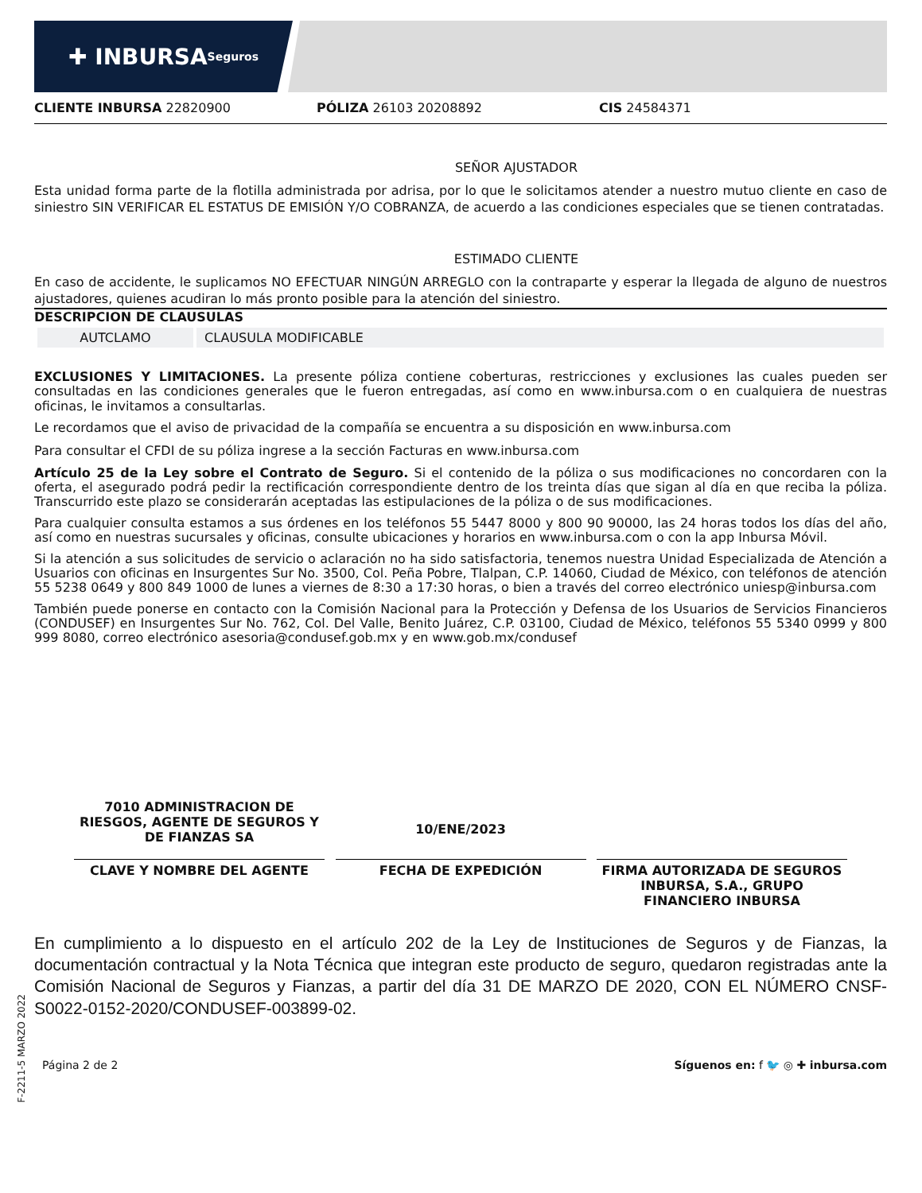F-2211-5 MARZO 2022
✚ INBURSA Seguros
CLIENTE INBURSA 22820900 PÓLIZA 26103 20208892 CIS 24584371
SEÑOR AJUSTADOR
Esta unidad forma parte de la flotilla administrada por adrisa, por lo que le solicitamos atender a nuestro mutuo cliente en caso de siniestro SIN VERIFICAR EL ESTATUS DE EMISIÓN Y/O COBRANZA, de acuerdo a las condiciones especiales que se tienen contratadas.
ESTIMADO CLIENTE
En caso de accidente, le suplicamos NO EFECTUAR NINGÚN ARREGLO con la contraparte y esperar la llegada de alguno de nuestros ajustadores, quienes acudiran lo más pronto posible para la atención del siniestro.
DESCRIPCION DE CLAUSULAS
| AUTCLAMO | CLAUSULA MODIFICABLE |
EXCLUSIONES Y LIMITACIONES. La presente póliza contiene coberturas, restricciones y exclusiones las cuales pueden ser consultadas en las condiciones generales que le fueron entregadas, así como en www.inbursa.com o en cualquiera de nuestras oficinas, le invitamos a consultarlas.
Le recordamos que el aviso de privacidad de la compañía se encuentra a su disposición en www.inbursa.com
Para consultar el CFDI de su póliza ingrese a la sección Facturas en www.inbursa.com
Artículo 25 de la Ley sobre el Contrato de Seguro. Si el contenido de la póliza o sus modificaciones no concordaren con la oferta, el asegurado podrá pedir la rectificación correspondiente dentro de los treinta días que sigan al día en que reciba la póliza. Transcurrido este plazo se considerarán aceptadas las estipulaciones de la póliza o de sus modificaciones.
Para cualquier consulta estamos a sus órdenes en los teléfonos 55 5447 8000 y 800 90 90000, las 24 horas todos los días del año, así como en nuestras sucursales y oficinas, consulte ubicaciones y horarios en www.inbursa.com o con la app Inbursa Móvil.
Si la atención a sus solicitudes de servicio o aclaración no ha sido satisfactoria, tenemos nuestra Unidad Especializada de Atención a Usuarios con oficinas en Insurgentes Sur No. 3500, Col. Peña Pobre, Tlalpan, C.P. 14060, Ciudad de México, con teléfonos de atención 55 5238 0649 y 800 849 1000 de lunes a viernes de 8:30 a 17:30 horas, o bien a través del correo electrónico uniesp@inbursa.com
También puede ponerse en contacto con la Comisión Nacional para la Protección y Defensa de los Usuarios de Servicios Financieros (CONDUSEF) en Insurgentes Sur No. 762, Col. Del Valle, Benito Juárez, C.P. 03100, Ciudad de México, teléfonos 55 5340 0999 y 800 999 8080, correo electrónico asesoria@condusef.gob.mx y en www.gob.mx/condusef
7010 ADMINISTRACION DE RIESGOS, AGENTE DE SEGUROS Y DE FIANZAS SA
CLAVE Y NOMBRE DEL AGENTE
10/ENE/2023
FECHA DE EXPEDICIÓN
FIRMA AUTORIZADA DE SEGUROS INBURSA, S.A., GRUPO FINANCIERO INBURSA
En cumplimiento a lo dispuesto en el artículo 202 de la Ley de Instituciones de Seguros y de Fianzas, la documentación contractual y la Nota Técnica que integran este producto de seguro, quedaron registradas ante la Comisión Nacional de Seguros y Fianzas, a partir del día 31 DE MARZO DE 2020, CON EL NÚMERO CNSF-S0022-0152-2020/CONDUSEF-003899-02.
Página 2 de 2 Síguenos en: f 🐦 ◎ ✚ inbursa.com